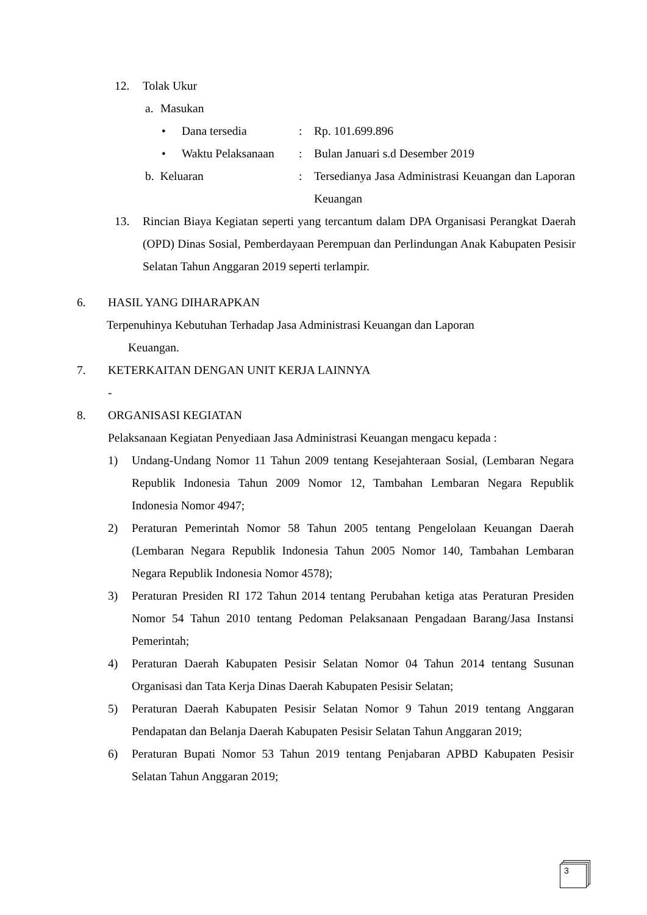12. Tolak Ukur
a. Masukan
• Dana tersedia : Rp. 101.699.896
• Waktu Pelaksanaan
: Bulan Januari s.d Desember 2019
b. Keluaran : Tersedianya Jasa Administrasi Keuangan dan Laporan Keuangan
13. Rincian Biaya Kegiatan seperti yang tercantum dalam DPA Organisasi Perangkat Daerah (OPD) Dinas Sosial, Pemberdayaan Perempuan dan Perlindungan Anak Kabupaten Pesisir Selatan Tahun Anggaran 2019 seperti terlampir.
6. HASIL YANG DIHARAPKAN
Terpenuhinya Kebutuhan Terhadap Jasa Administrasi Keuangan dan Laporan
Keuangan.
7. KETERKAITAN DENGAN UNIT KERJA LAINNYA
-
8. ORGANISASI KEGIATAN
Pelaksanaan Kegiatan Penyediaan Jasa Administrasi Keuangan mengacu kepada :
1) Undang-Undang Nomor 11 Tahun 2009 tentang Kesejahteraan Sosial, (Lembaran Negara Republik Indonesia Tahun 2009 Nomor 12, Tambahan Lembaran Negara Republik Indonesia Nomor 4947;
2) Peraturan Pemerintah Nomor 58 Tahun 2005 tentang Pengelolaan Keuangan Daerah (Lembaran Negara Republik Indonesia Tahun 2005 Nomor 140, Tambahan Lembaran Negara Republik Indonesia Nomor 4578);
3) Peraturan Presiden RI 172 Tahun 2014 tentang Perubahan ketiga atas Peraturan Presiden Nomor 54 Tahun 2010 tentang Pedoman Pelaksanaan Pengadaan Barang/Jasa Instansi Pemerintah;
4) Peraturan Daerah Kabupaten Pesisir Selatan Nomor 04 Tahun 2014 tentang Susunan Organisasi dan Tata Kerja Dinas Daerah Kabupaten Pesisir Selatan;
5) Peraturan Daerah Kabupaten Pesisir Selatan Nomor 9 Tahun 2019 tentang Anggaran Pendapatan dan Belanja Daerah Kabupaten Pesisir Selatan Tahun Anggaran 2019;
6) Peraturan Bupati Nomor 53 Tahun 2019 tentang Penjabaran APBD Kabupaten Pesisir Selatan Tahun Anggaran 2019;
3